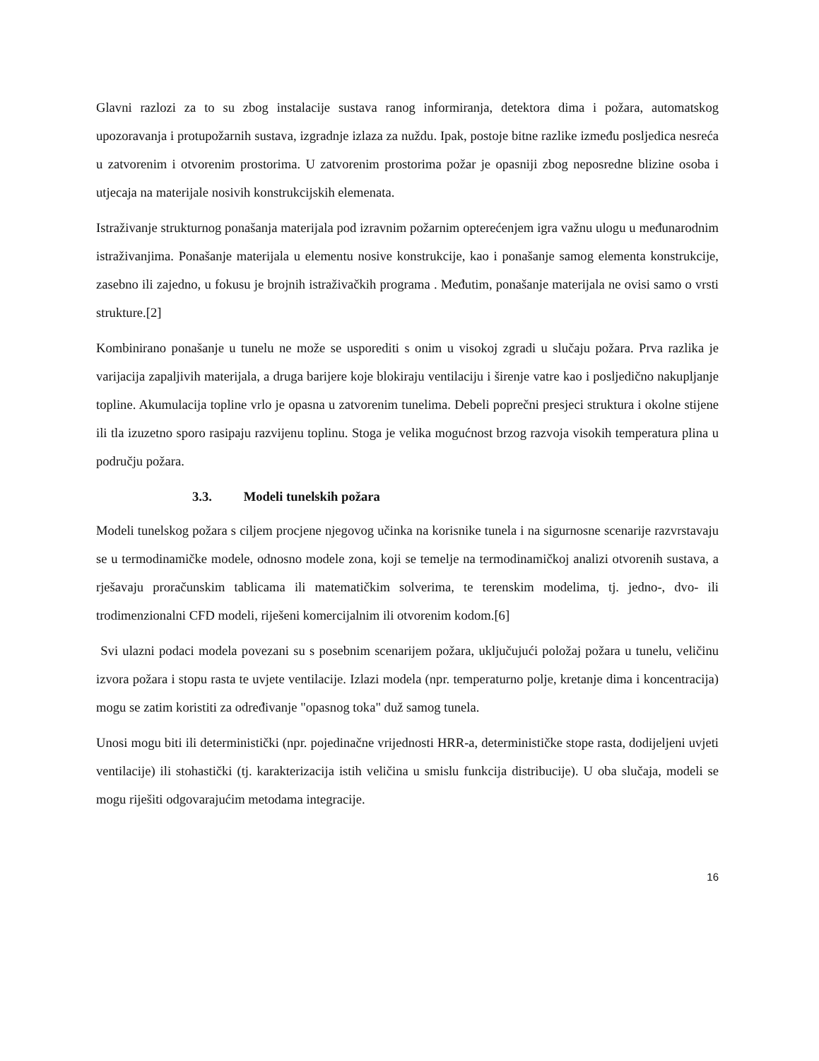Glavni razlozi za to su zbog instalacije sustava ranog informiranja, detektora dima i požara, automatskog upozoravanja i protupožarnih sustava, izgradnje izlaza za nuždu. Ipak, postoje bitne razlike između posljedica nesreća u zatvorenim i otvorenim prostorima. U zatvorenim prostorima požar je opasniji zbog neposredne blizine osoba i utjecaja na materijale nosivih konstrukcijskih elemenata.
Istraživanje strukturnog ponašanja materijala pod izravnim požarnim opterećenjem igra važnu ulogu u međunarodnim istraživanjima. Ponašanje materijala u elementu nosive konstrukcije, kao i ponašanje samog elementa konstrukcije, zasebno ili zajedno, u fokusu je brojnih istraživačkih programa . Međutim, ponašanje materijala ne ovisi samo o vrsti strukture.[2]
Kombinirano ponašanje u tunelu ne može se usporediti s onim u visokoj zgradi u slučaju požara. Prva razlika je varijacija zapaljivih materijala, a druga barijere koje blokiraju ventilaciju i širenje vatre kao i posljedično nakupljanje topline. Akumulacija topline vrlo je opasna u zatvorenim tunelima. Debeli poprečni presjeci struktura i okolne stijene ili tla izuzetno sporo rasipaju razvijenu toplinu. Stoga je velika mogućnost brzog razvoja visokih temperatura plina u području požara.
3.3. Modeli tunelskih požara
Modeli tunelskog požara s ciljem procjene njegovog učinka na korisnike tunela i na sigurnosne scenarije razvrstavaju se u termodinamičke modele, odnosno modele zona, koji se temelje na termodinamičkoj analizi otvorenih sustava, a rješavaju proračunskim tablicama ili matematičkim solverima, te terenskim modelima, tj. jedno-, dvo- ili trodimenzionalni CFD modeli, riješeni komercijalnim ili otvorenim kodom.[6]
Svi ulazni podaci modela povezani su s posebnim scenarijem požara, uključujući položaj požara u tunelu, veličinu izvora požara i stopu rasta te uvjete ventilacije. Izlazi modela (npr. temperaturno polje, kretanje dima i koncentracija) mogu se zatim koristiti za određivanje "opasnog toka" duž samog tunela.
Unosi mogu biti ili deterministički (npr. pojedinačne vrijednosti HRR-a, determinističke stope rasta, dodijeljeni uvjeti ventilacije) ili stohastički (tj. karakterizacija istih veličina u smislu funkcija distribucije). U oba slučaja, modeli se mogu riješiti odgovarajućim metodama integracije.
16